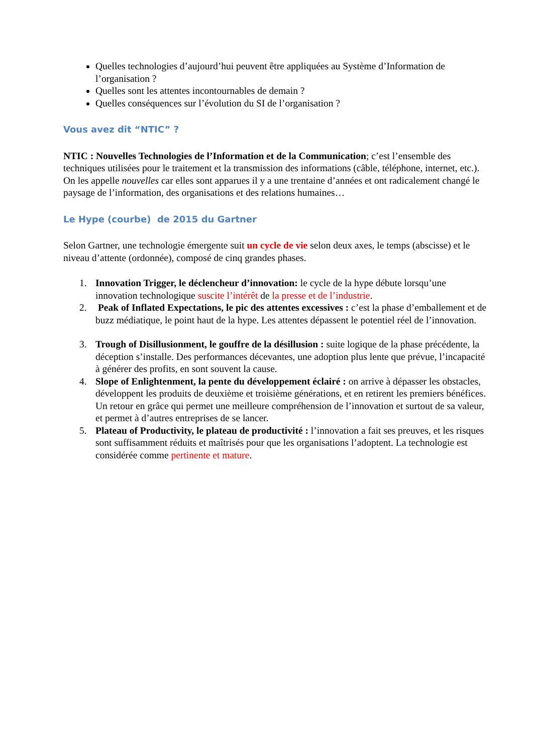Quelles technologies d’aujourd’hui peuvent être appliquées au Système d’Information de l’organisation ?
Quelles sont les attentes incontournables de demain ?
Quelles conséquences sur l’évolution du SI de l’organisation ?
Vous avez dit “NTIC” ?
NTIC : Nouvelles Technologies de l’Information et de la Communication; c’est l’ensemble des techniques utilisées pour le traitement et la transmission des informations (câble, téléphone, internet, etc.). On les appelle nouvelles car elles sont apparues il y a une trentaine d’années et ont radicalement changé le paysage de l’information, des organisations et des relations humaines…
Le Hype (courbe) de 2015 du Gartner
Selon Gartner, une technologie émergente suit un cycle de vie selon deux axes, le temps (abscisse) et le niveau d’attente (ordonnée), composé de cinq grandes phases.
1. Innovation Trigger, le déclencheur d’innovation: le cycle de la hype débute lorsqu’une innovation technologique suscite l’intérêt de la presse et de l’industrie.
2. Peak of Inflated Expectations, le pic des attentes excessives : c’est la phase d’emballement et de buzz médiatique, le point haut de la hype. Les attentes dépassent le potentiel réel de l’innovation.
3. Trough of Disillusionment, le gouffre de la désillusion : suite logique de la phase précédente, la déception s’installe. Des performances décevantes, une adoption plus lente que prévue, l’incapacité à générer des profits, en sont souvent la cause.
4. Slope of Enlightenment, la pente du développement éclairé : on arrive à dépasser les obstacles, développent les produits de deuxième et troisième générations, et en retirent les premiers bénéfices. Un retour en grâce qui permet une meilleure compréhension de l’innovation et surtout de sa valeur, et permet à d’autres entreprises de se lancer.
5. Plateau of Productivity, le plateau de productivité : l’innovation a fait ses preuves, et les risques sont suffisamment réduits et maîtrisés pour que les organisations l’adoptent. La technologie est considérée comme pertinente et mature.